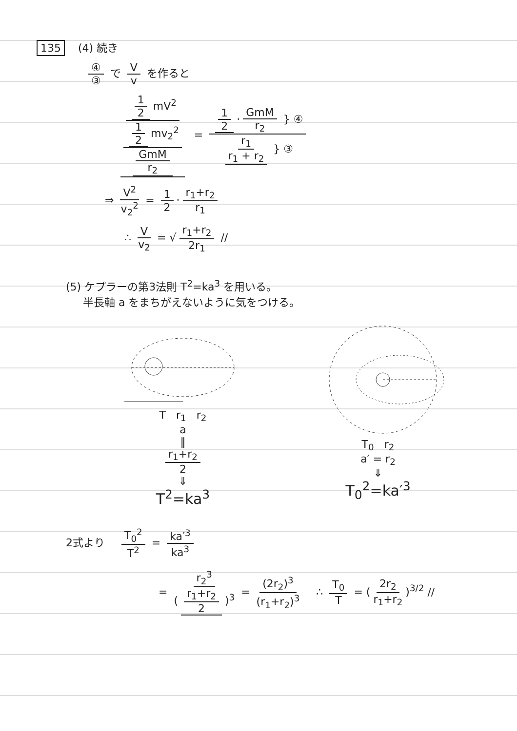135 (4) 続き
④ ③ で V v を作ると
1 2 mV<sup>2</sup> 1 2 mv<sub>2</sub><sup>2</sup> GmM r<sub>2</sub> = 1 2 · GmM r<sub>2</sub> } ④ r<sub>1</sub> r<sub>1</sub> + r<sub>2</sub> } ③
⇒ V<sup>2</sup> v<sub>2</sub><sup>2</sup> = 1 2 · r<sub>1</sub>+r<sub>2</sub> r<sub>1</sub>
∴ V v<sub>2</sub> = √ r<sub>1</sub>+r<sub>2</sub> 2r<sub>1</sub> //
(5) ケプラーの第3法則 T<sup>2</sup>=ka<sup>3</sup> を用いる。
半長軸 a をまちがえないように気をつける。
T r<sub>1</sub> r<sub>2</sub>
a
‖
r<sub>1</sub>+r<sub>2</sub> 2
⇓
T<sup>2</sup>=ka<sup>3</sup>
T<sub>0</sub> r<sub>2</sub>
a′ = r<sub>2</sub>
⇓
T<sub>0</sub><sup>2</sup>=ka′<sup>3</sup>
2式より T<sub>0</sub><sup>2</sup> T<sup>2</sup> = ka′<sup>3</sup> ka<sup>3</sup>
= r<sub>2</sub><sup>3</sup> (r<sub>1</sub>+r<sub>2</sub> 2)<sup>3</sup> = (2r<sub>2</sub>)<sup>3</sup> (r<sub>1</sub>+r<sub>2</sub>)<sup>3</sup> ∴ T<sub>0</sub> T = (2r<sub>2</sub> r<sub>1</sub>+r<sub>2</sub>)<sup>3/2</sup> //